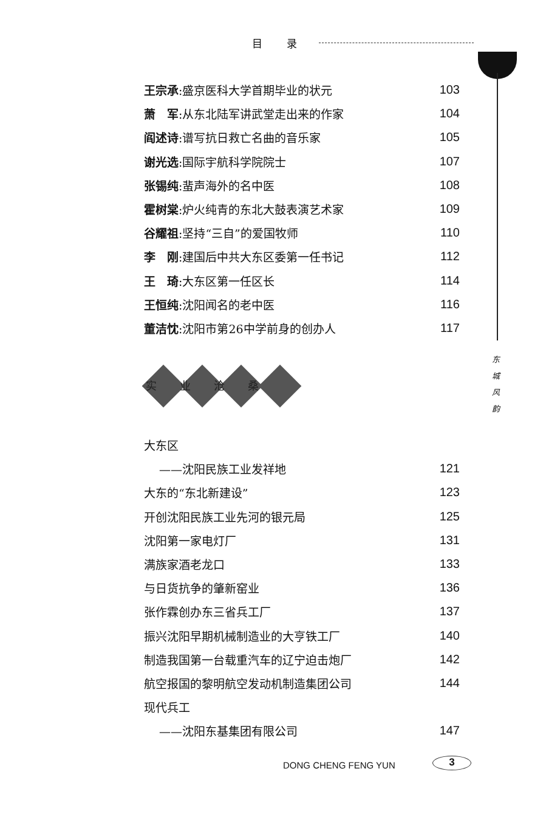目录
王宗承:盛京医科大学首期毕业的状元 103
萧　军:从东北陆军讲武堂走出来的作家 104
阎述诗:谱写抗日救亡名曲的音乐家 105
谢光选:国际宇航科学院院士 107
张锡纯:蜚声海外的名中医 108
霍树棠:炉火纯青的东北大鼓表演艺术家 109
谷耀祖:坚持“三自”的爱国牧师 110
李　刚:建国后中共大东区委第一任书记 112
王　琦:大东区第一任区长 114
王恒纯:沈阳闻名的老中医 116
董洁忱:沈阳市第26中学前身的创办人 117
东 城 风 韵
实业沧桑
大东区
——沈阳民族工业发祥地 121
大东的“东北新建设” 123
开创沈阳民族工业先河的银元局 125
沈阳第一家电灯厂 131
满族家酒老龙口 133
与日货抗争的肇新窑业 136
张作霖创办东三省兵工厂 137
振兴沈阳早期机械制造业的大亨铁工厂 140
制造我国第一台载重汽车的辽宁迫击炮厂 142
航空报国的黎明航空发动机制造集团公司 144
现代兵工
——沈阳东基集团有限公司 147
DONG CHENG FENG YUN 3